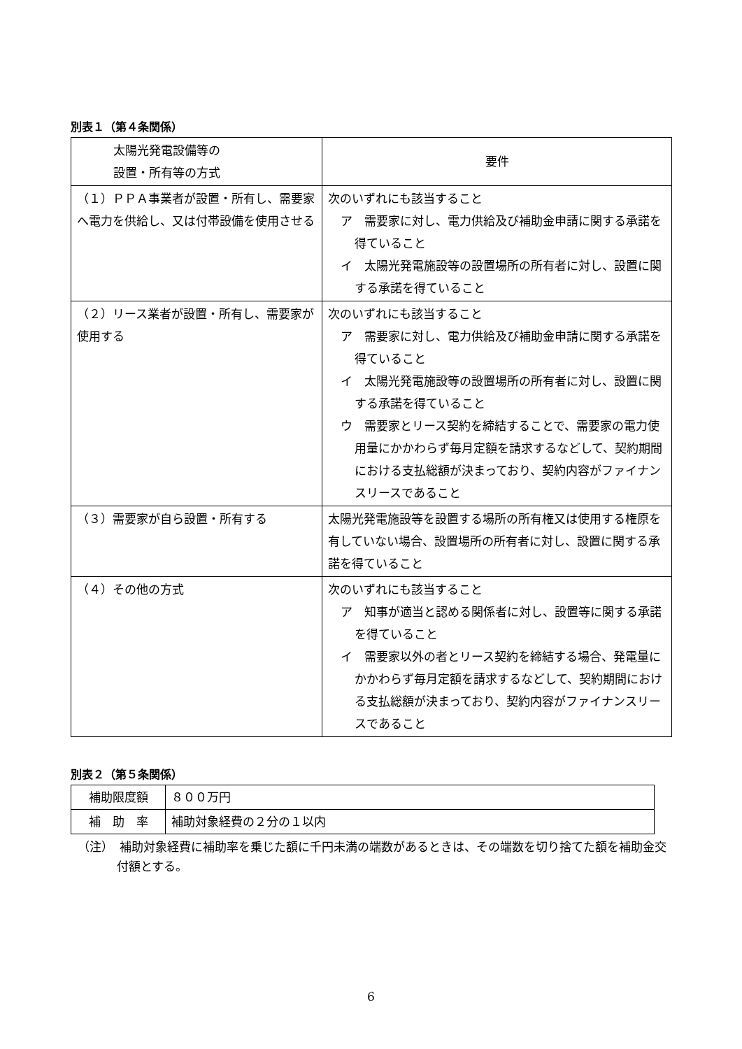別表１（第４条関係）
| 太陽光発電設備等の 設置・所有等の方式 | 要件 |
| --- | --- |
| （１）ＰＰＡ事業者が設置・所有し、需要家へ電力を供給し、又は付帯設備を使用させる | 次のいずれにも該当すること ア 需要家に対し、電力供給及び補助金申請に関する承諾を得ていること イ 太陽光発電施設等の設置場所の所有者に対し、設置に関する承諾を得ていること |
| （２）リース業者が設置・所有し、需要家が使用する | 次のいずれにも該当すること ア 需要家に対し、電力供給及び補助金申請に関する承諾を得ていること イ 太陽光発電施設等の設置場所の所有者に対し、設置に関する承諾を得ていること ウ 需要家とリース契約を締結することで、需要家の電力使用量にかかわらず毎月定額を請求するなどして、契約期間における支払総額が決まっており、契約内容がファイナンスリースであること |
| （３）需要家が自ら設置・所有する | 太陽光発電施設等を設置する場所の所有権又は使用する権原を有していない場合、設置場所の所有者に対し、設置に関する承諾を得ていること |
| （４）その他の方式 | 次のいずれにも該当すること ア 知事が適当と認める関係者に対し、設置等に関する承諾を得ていること イ 需要家以外の者とリース契約を締結する場合、発電量にかかわらず毎月定額を請求するなどして、契約期間における支払総額が決まっており、契約内容がファイナンスリースであること |
別表２（第５条関係）
| 補助限度額 | ８００万円 |
| 補 助 率 | 補助対象経費の２分の１以内 |
（注）　補助対象経費に補助率を乗じた額に千円未満の端数があるときは、その端数を切り捨てた額を補助金交付額とする。
6